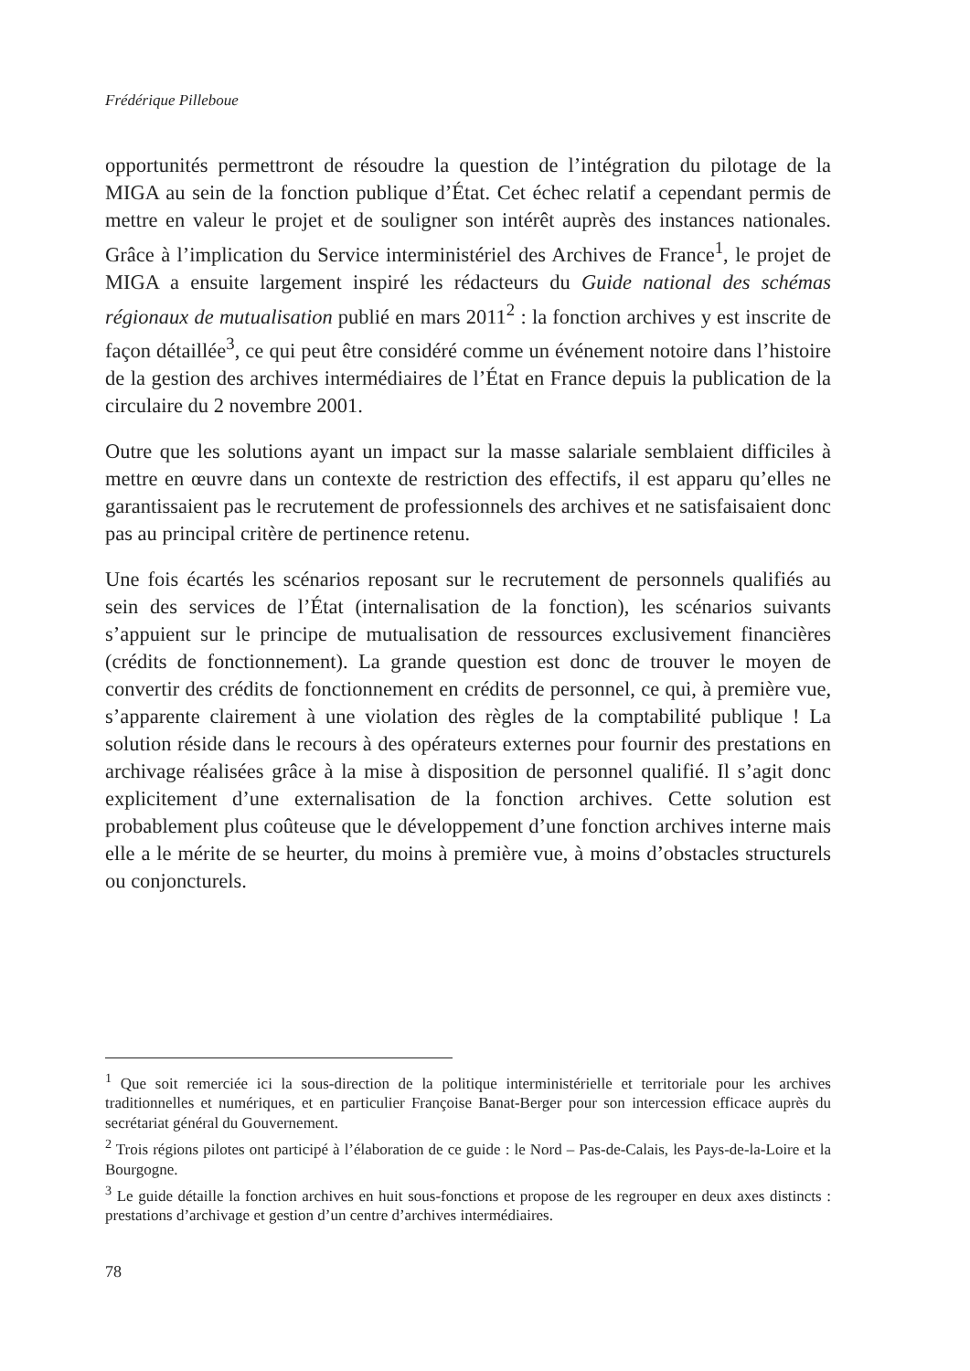Frédérique Pilleboue
opportunités permettront de résoudre la question de l’intégration du pilotage de la MIGA au sein de la fonction publique d’État. Cet échec relatif a cependant permis de mettre en valeur le projet et de souligner son intérêt auprès des instances nationales. Grâce à l’implication du Service interministériel des Archives de France<sup>1</sup>, le projet de MIGA a ensuite largement inspiré les rédacteurs du Guide national des schémas régionaux de mutualisation publié en mars 2011<sup>2</sup> : la fonction archives y est inscrite de façon détaillée<sup>3</sup>, ce qui peut être considéré comme un événement notoire dans l’histoire de la gestion des archives intermédiaires de l’État en France depuis la publication de la circulaire du 2 novembre 2001.
Outre que les solutions ayant un impact sur la masse salariale semblaient difficiles à mettre en œuvre dans un contexte de restriction des effectifs, il est apparu qu’elles ne garantissaient pas le recrutement de professionnels des archives et ne satisfaisaient donc pas au principal critère de pertinence retenu.
Une fois écartés les scénarios reposant sur le recrutement de personnels qualifiés au sein des services de l’État (internalisation de la fonction), les scénarios suivants s’appuient sur le principe de mutualisation de ressources exclusivement financières (crédits de fonctionnement). La grande question est donc de trouver le moyen de convertir des crédits de fonctionnement en crédits de personnel, ce qui, à première vue, s’apparente clairement à une violation des règles de la comptabilité publique ! La solution réside dans le recours à des opérateurs externes pour fournir des prestations en archivage réalisées grâce à la mise à disposition de personnel qualifié. Il s’agit donc explicitement d’une externalisation de la fonction archives. Cette solution est probablement plus coûteuse que le développement d’une fonction archives interne mais elle a le mérite de se heurter, du moins à première vue, à moins d’obstacles structurels ou conjoncturels.
<sup>1</sup> Que soit remerciée ici la sous-direction de la politique interministérielle et territoriale pour les archives traditionnelles et numériques, et en particulier Françoise Banat-Berger pour son intercession efficace auprès du secrétariat général du Gouvernement.
<sup>2</sup> Trois régions pilotes ont participé à l’élaboration de ce guide : le Nord – Pas-de-Calais, les Pays-de-la-Loire et la Bourgogne.
<sup>3</sup> Le guide détaille la fonction archives en huit sous-fonctions et propose de les regrouper en deux axes distincts : prestations d’archivage et gestion d’un centre d’archives intermédiaires.
78